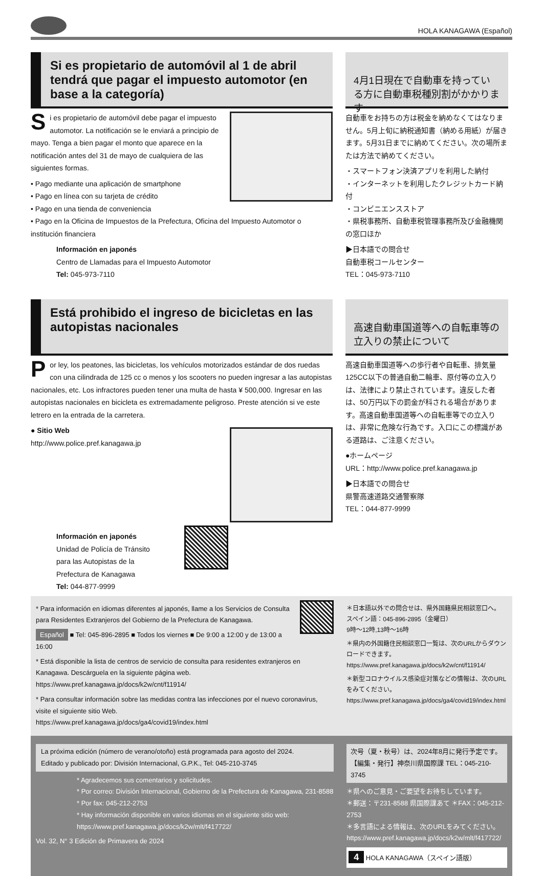HOLA KANAGAWA (Español)
Si es propietario de automóvil al 1 de abril tendrá que pagar el impuesto automotor (en base a la categoría)
Si es propietario de automóvil debe pagar el impuesto automotor. La notificación se le enviará a principio de mayo. Tenga a bien pagar el monto que aparece en la notificación antes del 31 de mayo de cualquiera de las siguientes formas.
• Pago mediante una aplicación de smartphone
• Pago en línea con su tarjeta de crédito
• Pago en una tienda de conveniencia
• Pago en la Oficina de Impuestos de la Prefectura, Oficina del Impuesto Automotor o institución financiera
Información en japonés
Centro de Llamadas para el Impuesto Automotor
Tel: 045-973-7110
4月1日現在で自動車を持っている方に自動車税種別割がかかります
自動車をお持ちの方は税金を納めなくてはなりません。5月上旬に納税通知書（納める用紙）が届きます。5月31日までに納めてください。次の場所または方法で納めてください。
・スマートフォン決済アプリを利用した納付
・インターネットを利用したクレジットカード納付
・コンビニエンスストア
・県税事務所、自動車税管理事務所及び金融機関の窓口ほか
▶日本語での問合せ
自動車税コールセンター
TEL：045-973-7110
Está prohibido el ingreso de bicicletas en las autopistas nacionales
Por ley, los peatones, las bicicletas, los vehículos motorizados estándar de dos ruedas con una cilindrada de 125 cc o menos y los scooters no pueden ingresar a las autopistas nacionales, etc. Los infractores pueden tener una multa de hasta ¥ 500,000. Ingresar en las autopistas nacionales en bicicleta es extremadamente peligroso. Preste atención si ve este letrero en la entrada de la carretera.
● Sitio Web
http://www.police.pref.kanagawa.jp
Información en japonés
Unidad de Policía de Tránsito
para las Autopistas de la
Prefectura de Kanagawa
Tel: 044-877-9999
高速自動車国道等への自転車等の立入りの禁止について
高速自動車国道等への歩行者や自転車、排気量125CC以下の普通自動二輪車、原付等の立入りは、法律により禁止されています。違反した者は、50万円以下の罰金が科される場合があります。高速自動車国道等への自転車等での立入りは、非常に危険な行為です。入口にこの標識がある道路は、ご注意ください。
●ホームページ
URL：http://www.police.pref.kanagawa.jp
▶日本語での問合せ
県警高速道路交通警察隊
TEL：044-877-9999
* Para información en idiomas diferentes al japonés, llame a los Servicios de Consulta para Residentes Extranjeros del Gobierno de la Prefectura de Kanagawa.
Español ■ Tel: 045-896-2895 ■ Todos los viernes ■ De 9:00 a 12:00 y de 13:00 a 16:00
* Está disponible la lista de centros de servicio de consulta para residentes extranjeros en Kanagawa. Descárguela en la siguiente página web.
https://www.pref.kanagawa.jp/docs/k2w/cnt/f11914/
* Para consultar información sobre las medidas contra las infecciones por el nuevo coronavirus, visite el siguiente sitio Web.
https://www.pref.kanagawa.jp/docs/ga4/covid19/index.html
＊日本語以外での問合せは、県外国籍県民相談窓口へ。
スペイン語：045-896-2895（金曜日）
9時～12時,13時～16時
＊県内の外国籍住民相談窓口一覧は、次のURLからダウンロードできます。
https://www.pref.kanagawa.jp/docs/k2w/cnt/f11914/
＊新型コロナウイルス感染症対策などの情報は、次のURLをみてください。
https://www.pref.kanagawa.jp/docs/ga4/covid19/index.html
La próxima edición (número de verano/otoño) está programada para agosto del 2024.
Editado y publicado por: División Internacional, G.P.K., Tel: 045-210-3745
* Agradecemos sus comentarios y solicitudes.
* Por correo: División Internacional, Gobierno de la Prefectura de Kanagawa, 231-8588
* Por fax: 045-212-2753
* Hay información disponible en varios idiomas en el siguiente sitio web:
https://www.pref.kanagawa.jp/docs/k2w/mlt/f417722/
Vol. 32, N° 3 Edición de Primavera de 2024
次号（夏・秋号）は、2024年8月に発行予定です。
【編集・発行】神奈川県国際課 TEL：045-210-3745
＊県へのご意見・ご要望をお待ちしています。
＊郵送：〒231-8588 県国際課あて ＊FAX：045-212-2753
＊多言語による情報は、次のURLをみてください。
https://www.pref.kanagawa.jp/docs/k2w/mlt/f417722/
4 HOLA KANAGAWA（スペイン語版）